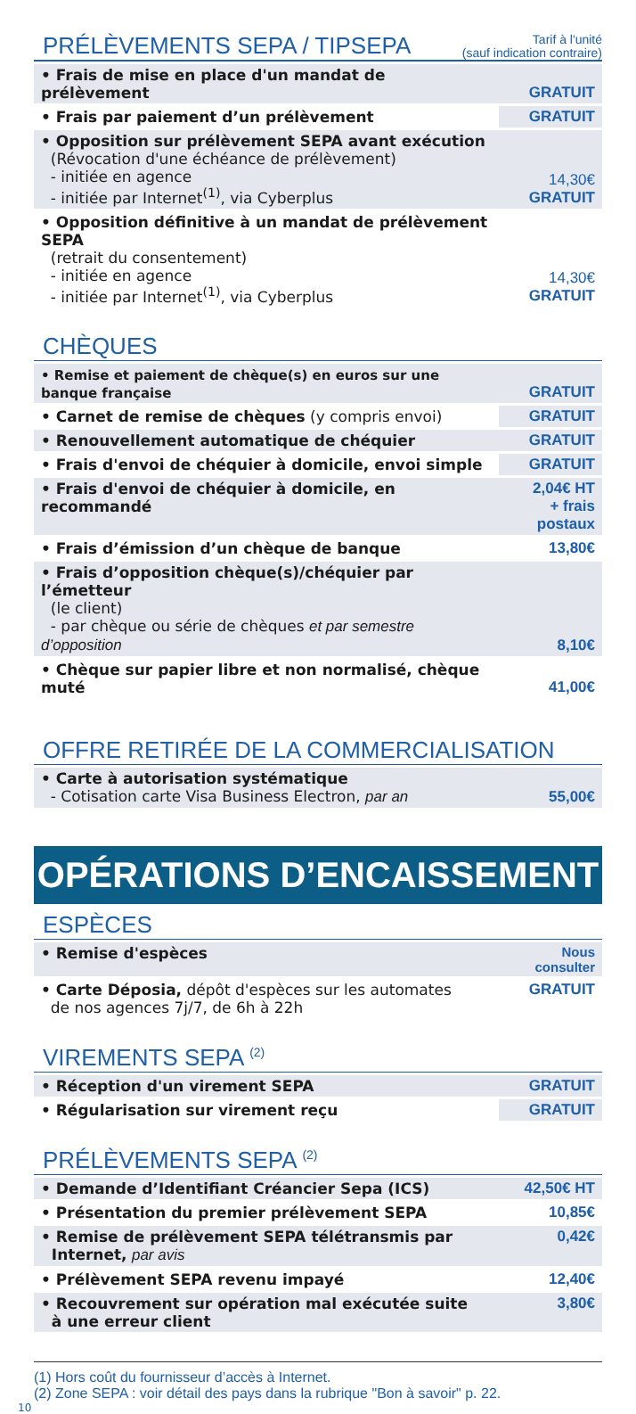PRÉLÈVEMENTS SEPA / TIPSEPA
Tarif à l'unité
(sauf indication contraire)
| • Frais de mise en place d'un mandat de prélèvement | GRATUIT |
| • Frais par paiement d’un prélèvement | GRATUIT |
| • Opposition sur prélèvement SEPA avant exécution (Révocation d'une échéance de prélèvement) - initiée en agence - initiée par Internet<sup>(1)</sup>, via Cyberplus | 14,30€ GRATUIT |
| • Opposition définitive à un mandat de prélèvement SEPA (retrait du consentement) - initiée en agence - initiée par Internet<sup>(1)</sup>, via Cyberplus | 14,30€ GRATUIT |
CHÈQUES
| • Remise et paiement de chèque(s) en euros sur une banque française | GRATUIT |
| • Carnet de remise de chèques (y compris envoi) | GRATUIT |
| • Renouvellement automatique de chéquier | GRATUIT |
| • Frais d'envoi de chéquier à domicile, envoi simple | GRATUIT |
| • Frais d'envoi de chéquier à domicile, en recommandé | 2,04€ HT + frais postaux |
| • Frais d’émission d’un chèque de banque | 13,80€ |
| • Frais d’opposition chèque(s)/chéquier par l’émetteur (le client) - par chèque ou série de chèques et par semestre d’opposition | 8,10€ |
| • Chèque sur papier libre et non normalisé, chèque muté | 41,00€ |
OFFRE RETIRÉE DE LA COMMERCIALISATION
| • Carte à autorisation systématique - Cotisation carte Visa Business Electron, par an | 55,00€ |
OPÉRATIONS D’ENCAISSEMENT
ESPÈCES
| • Remise d'espèces | Nous consulter |
| • Carte Déposia, dépôt d'espèces sur les automates de nos agences 7j/7, de 6h à 22h | GRATUIT |
VIREMENTS SEPA <sup>(2)</sup>
| • Réception d'un virement SEPA | GRATUIT |
| • Régularisation sur virement reçu | GRATUIT |
PRÉLÈVEMENTS SEPA <sup>(2)</sup>
| • Demande d’Identifiant Créancier Sepa (ICS) | 42,50€ HT |
| • Présentation du premier prélèvement SEPA | 10,85€ |
| • Remise de prélèvement SEPA télétransmis par Internet, par avis | 0,42€ |
| • Prélèvement SEPA revenu impayé | 12,40€ |
| • Recouvrement sur opération mal exécutée suite à une erreur client | 3,80€ |
(1) Hors coût du fournisseur d’accès à Internet.
(2) Zone SEPA : voir détail des pays dans la rubrique "Bon à savoir" p. 22.
10